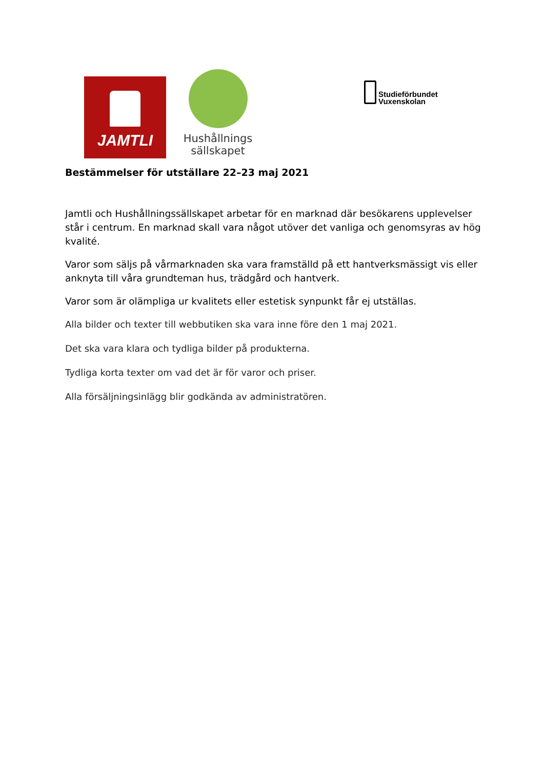JAMTLI
Hushållnings
sällskapet
Studieförbundet
Vuxenskolan
Bestämmelser för utställare 22–23 maj 2021
Jamtli och Hushållningssällskapet arbetar för en marknad där besökarens upplevelser står i centrum. En marknad skall vara något utöver det vanliga och genomsyras av hög kvalité.
Varor som säljs på vårmarknaden ska vara framställd på ett hantverksmässigt vis eller anknyta till våra grundteman hus, trädgård och hantverk.
Varor som är olämpliga ur kvalitets eller estetisk synpunkt får ej utställas.
Alla bilder och texter till webbutiken ska vara inne före den 1 maj 2021.
Det ska vara klara och tydliga bilder på produkterna.
Tydliga korta texter om vad det är för varor och priser.
Alla försäljningsinlägg blir godkända av administratören.